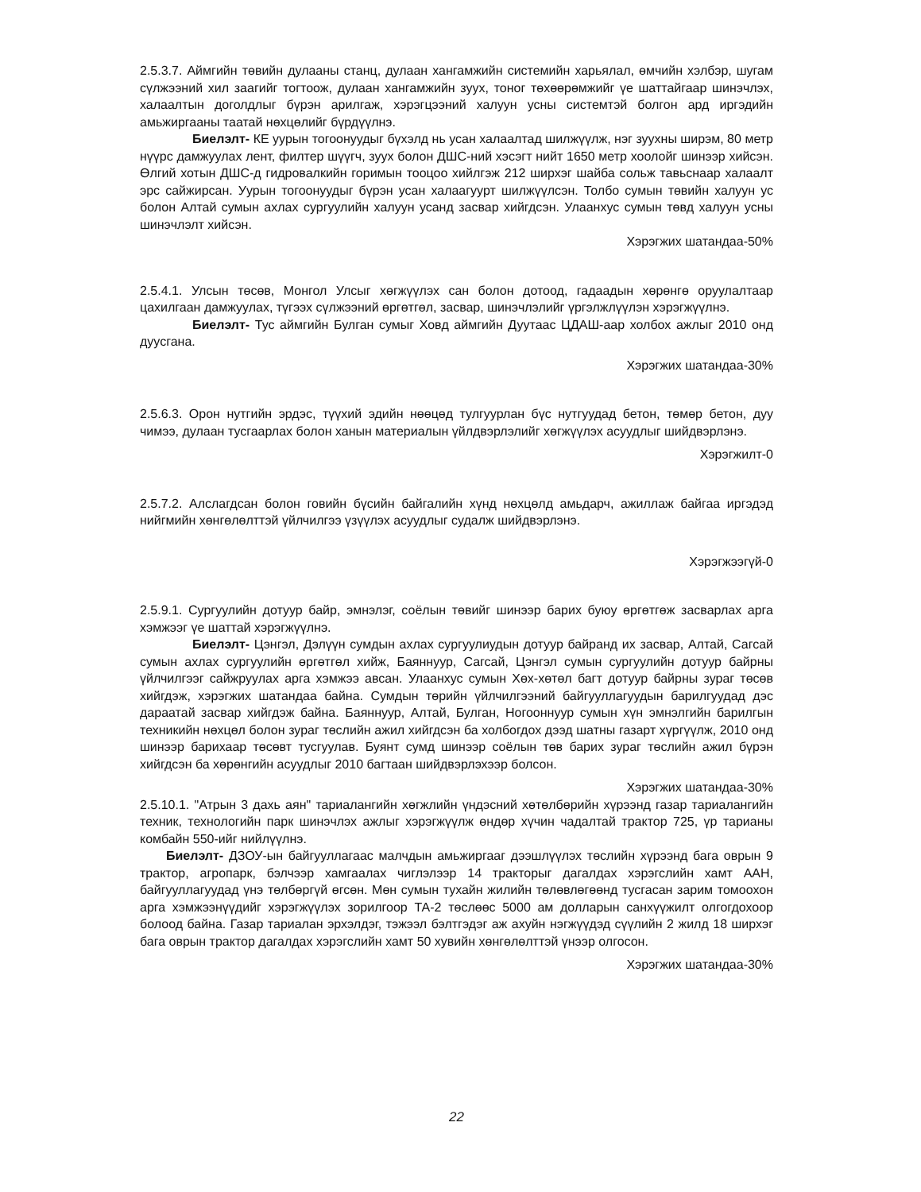2.5.3.7. Аймгийн төвийн дулааны станц, дулаан хангамжийн системийн харьялал, өмчийн хэлбэр, шугам сүлжээний хил заагийг тогтоож, дулаан хангамжийн зуух, тоног төхөөрөмжийг үе шаттайгаар шинэчлэх, халаалтын доголдлыг бүрэн арилгаж, хэрэгцээний халуун усны системтэй болгон ард иргэдийн амьжиргааны таатай нөхцөлийг бүрдүүлнэ.
Биелэлт- КЕ уурын тогоонуудыг бүхэлд нь усан халаалтад шилжүүлж, нэг зуухны ширэм, 80 метр нүүрс дамжуулах лент, филтер шүүгч, зуух болон ДШС-ний хэсэгт нийт 1650 метр хоолойг шинээр хийсэн. Өлгий хотын ДШС-д гидровалкийн горимын тооцоо хийлгэж 212 ширхэг шайба сольж тавьснаар халаалт эрс сайжирсан. Уурын тогоонуудыг бүрэн усан халаагуурт шилжүүлсэн. Толбо сумын төвийн халуун ус болон Алтай сумын ахлах сургуулийн халуун усанд засвар хийгдсэн. Улаанхус сумын төвд халуун усны шинэчлэлт хийсэн.
Хэрэгжих шатандаа-50%
2.5.4.1. Улсын төсөв, Монгол Улсыг хөгжүүлэх сан болон дотоод, гадаадын хөрөнгө оруулалтаар цахилгаан дамжуулах, түгээх сүлжээний өргөтгөл, засвар, шинэчлэлийг үргэлжлүүлэн хэрэгжүүлнэ.
Биелэлт- Тус аймгийн Булган сумыг Ховд аймгийн Дуутаас ЦДАШ-аар холбох ажлыг 2010 онд дуусгана.
Хэрэгжих шатандаа-30%
2.5.6.3. Орон нутгийн эрдэс, түүхий эдийн нөөцөд тулгуурлан бүс нутгуудад бетон, төмөр бетон, дуу чимээ, дулаан тусгаарлах болон ханын материалын үйлдвэрлэлийг хөгжүүлэх асуудлыг шийдвэрлэнэ.
Хэрэгжилт-0
2.5.7.2. Алслагдсан болон говийн бүсийн байгалийн хүнд нөхцөлд амьдарч, ажиллаж байгаа иргэдэд нийгмийн хөнгөлөлттэй үйлчилгээ үзүүлэх асуудлыг судалж шийдвэрлэнэ.
Хэрэгжээгүй-0
2.5.9.1. Сургуулийн дотуур байр, эмнэлэг, соёлын төвийг шинээр барих буюу өргөтгөж засварлах арга хэмжээг үе шаттай хэрэгжүүлнэ.
Биелэлт- Цэнгэл, Дэлүүн сумдын ахлах сургуулиудын дотуур байранд их засвар, Алтай, Сагсай сумын ахлах сургуулийн өргөтгөл хийж, Баяннуур, Сагсай, Цэнгэл сумын сургуулийн дотуур байрны үйлчилгээг сайжруулах арга хэмжээ авсан. Улаанхус сумын Хөх-хөтөл багт дотуур байрны зураг төсөв хийгдэж, хэрэгжих шатандаа байна. Сумдын төрийн үйлчилгээний байгууллагуудын барилгуудад дэс дараатай засвар хийгдэж байна. Баяннуур, Алтай, Булган, Ногооннуур сумын хүн эмнэлгийн барилгын техникийн нөхцөл болон зураг төслийн ажил хийгдсэн ба холбогдох дээд шатны газарт хүргүүлж, 2010 онд шинээр барихаар төсөвт тусгуулав. Буянт сумд шинээр соёлын төв барих зураг төслийн ажил бүрэн хийгдсэн ба хөрөнгийн асуудлыг 2010 багтаан шийдвэрлэхээр болсон.
Хэрэгжих шатандаа-30%
2.5.10.1. "Атрын 3 дахь аян" тариалангийн хөгжлийн үндэсний хөтөлбөрийн хүрээнд газар тариалангийн техник, технологийн парк шинэчлэх ажлыг хэрэгжүүлж өндөр хүчин чадалтай трактор 725, үр тарианы комбайн 550-ийг нийлүүлнэ.
Биелэлт- ДЗОУ-ын байгууллагаас малчдын амьжиргааг дээшлүүлэх төслийн хүрээнд бага оврын 9 трактор, агропарк, бэлчээр хамгаалах чиглэлээр 14 тракторыг дагалдах хэрэгслийн хамт ААН, байгууллагуудад үнэ төлбөргүй өгсөн. Мөн сумын тухайн жилийн төлөвлөгөөнд тусгасан зарим томоохон арга хэмжээнүүдийг хэрэгжүүлэх зорилгоор ТА-2 төслөөс 5000 ам долларын санхүүжилт олгогдохоор болоод байна. Газар тариалан эрхэлдэг, тэжээл бэлтгэдэг аж ахуйн нэгжүүдэд сүүлийн 2 жилд 18 ширхэг бага оврын трактор дагалдах хэрэгслийн хамт 50 хувийн хөнгөлөлттэй үнээр олгосон.
Хэрэгжих шатандаа-30%
22